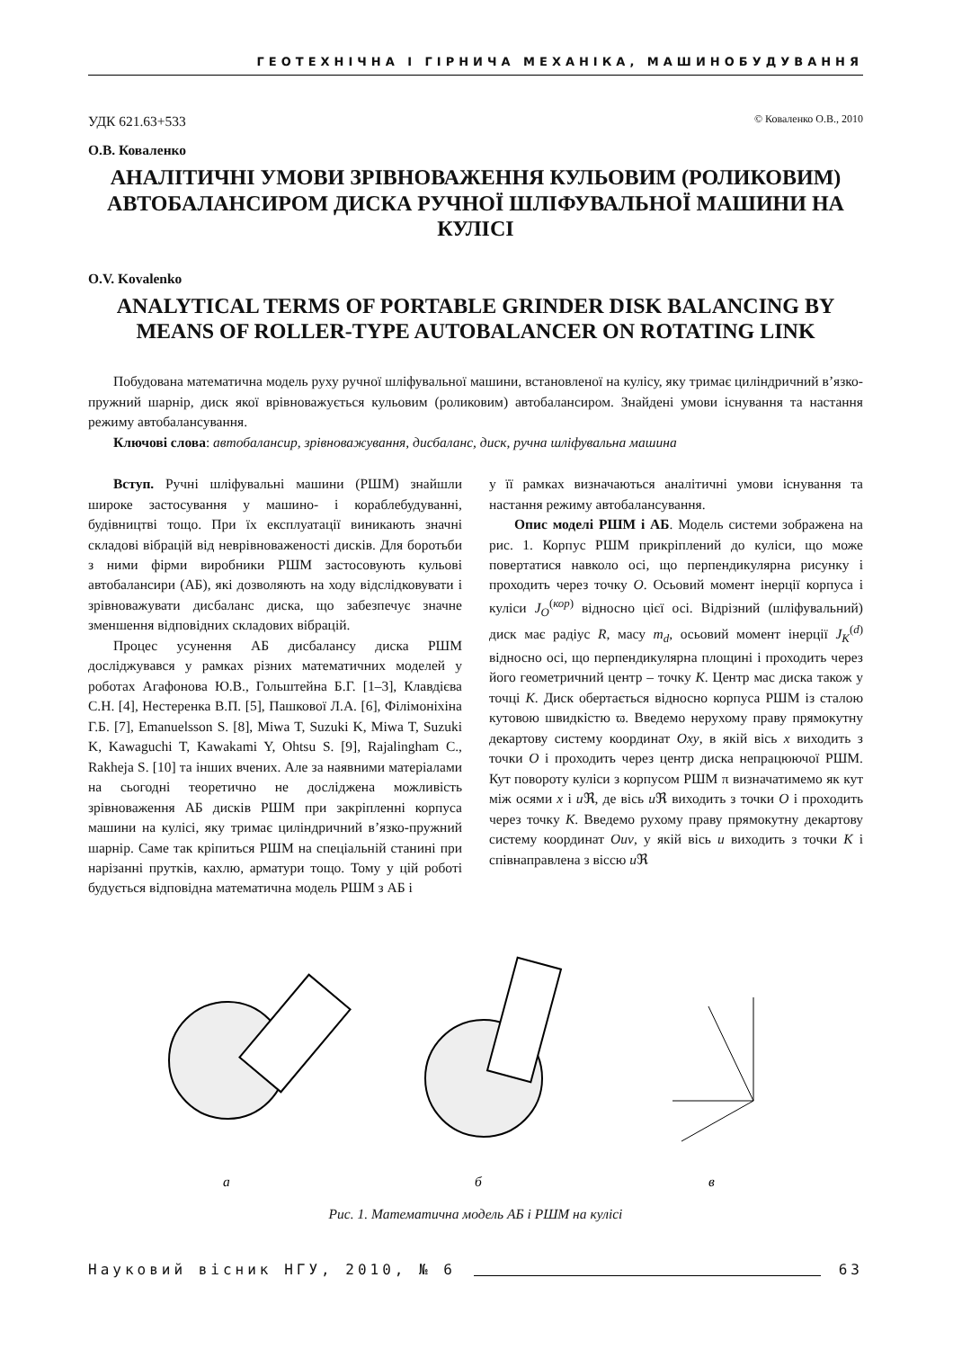ГЕОТЕХНІЧНА І ГІРНИЧА МЕХАНІКА, МАШИНОБУДУВАННЯ
УДК 621.63+533 © Коваленко О.В., 2010
О.В. Коваленко
АНАЛІТИЧНІ УМОВИ ЗРІВНОВАЖЕННЯ КУЛЬОВИМ (РОЛИКОВИМ) АВТОБАЛАНСИРОМ ДИСКА РУЧНОЇ ШЛІФУВАЛЬНОЇ МАШИНИ НА КУЛІСІ
O.V. Kovalenko
ANALYTICAL TERMS OF PORTABLE GRINDER DISK BALANCING BY MEANS OF ROLLER-TYPE AUTOBALANCER ON ROTATING LINK
Побудована математична модель руху ручної шліфувальної машини, встановленої на кулісу, яку тримає циліндричний в’язко-пружний шарнір, диск якої врівноважується кульовим (роликовим) автобалансиром. Знайдені умови існування та настання режиму автобалансування.
Ключові слова: автобалансир, зрівноважування, дисбаланс, диск, ручна шліфувальна машина
Вступ. Ручні шліфувальні машини (РШМ) знайшли широке застосування у машино- і кораблебудуванні, будівництві тощо. При їх експлуатації виникають значні складові вібрацій від неврівноваженості дисків. Для боротьби з ними фірми виробники РШМ застосовують кульові автобалансири (АБ), які дозволяють на ходу відслідковувати і зрівноважувати дисбаланс диска, що забезпечує значне зменшення відповідних складових вібрацій.
Процес усунення АБ дисбалансу диска РШМ досліджувався у рамках різних математичних моделей у роботах Агафонова Ю.В., Гольштейна Б.Г. [1–3], Клавдієва С.Н. [4], Нестеренка В.П. [5], Пашкової Л.А. [6], Філімоніхіна Г.Б. [7], Emanuelsson S. [8], Miwa T, Suzuki K, Miwa T, Suzuki K, Kawaguchi T, Kawakami Y, Ohtsu S. [9], Rajalingham C., Rakheja S. [10] та інших вчених. Але за наявними матеріалами на сьогодні теоретично не досліджена можливість зрівноваження АБ дисків РШМ при закріпленні корпуса машини на кулісі, яку тримає циліндричний в’язко-пружний шарнір. Саме так кріпиться РШМ на спеціальній станині при нарізанні прутків, кахлю, арматури тощо. Тому у цій роботі будується відповідна математична модель РШМ з АБ і
у її рамках визначаються аналітичні умови існування та настання режиму автобалансування.
Опис моделі РШМ і АБ. Модель системи зображена на рис. 1. Корпус РШМ прикріплений до куліси, що може повертатися навколо осі, що перпендикулярна рисунку і проходить через точку O. Осьовий момент інерції корпуса і куліси J<sub>O</sub><sup>(кор)</sup> відносно цієї осі. Відрізний (шліфувальний) диск має радіус R, масу m<sub>d</sub>, осьовий момент інерції J<sub>K</sub><sup>(d)</sup> відносно осі, що перпендикулярна площині і проходить через його геометричний центр – точку K. Центр мас диска також у точці K. Диск обертається відносно корпуса РШМ із сталою кутовою швидкістю ϖ. Введемо нерухому праву прямокутну декартову систему координат Oxy, в якій вісь x виходить з точки O і проходить через центр диска непрацюючої РШМ. Кут повороту куліси з корпусом РШМ π визначатимемо як кут між осями x і u ℜ, де вісь u ℜ виходить з точки O і проходить через точку K. Введемо рухому праву прямокутну декартову систему координат Ouv, у якій вісь u виходить з точки K і співнаправлена з віссю u ℜ
а
б
в
Рис. 1. Математична модель АБ і РШМ на кулісі
Науковий вісник НГУ, 2010, № 6 63